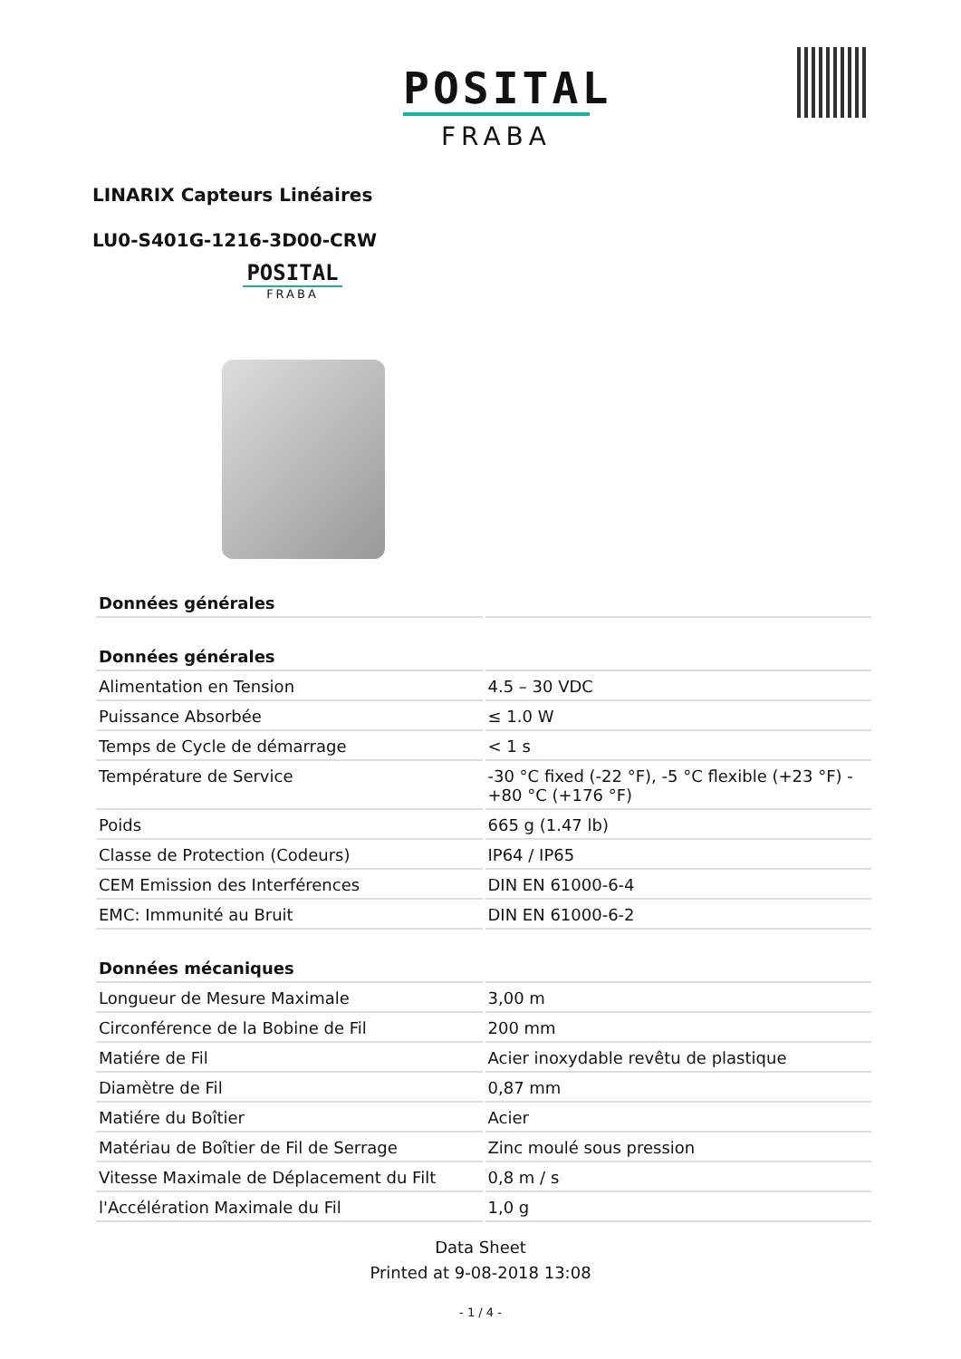POSITAL
FRABA
LINARIX Capteurs Linéaires
LU0-S401G-1216-3D00-CRW
POSITAL
FRABA
| Données générales | |
| --- | --- |
| Données générales | |
| Alimentation en Tension | 4.5 – 30 VDC |
| Puissance Absorbée | ≤ 1.0 W |
| Temps de Cycle de démarrage | < 1 s |
| Température de Service | -30 °C fixed (-22 °F), -5 °C flexible (+23 °F) - +80 °C (+176 °F) |
| Poids | 665 g (1.47 lb) |
| Classe de Protection (Codeurs) | IP64 / IP65 |
| CEM Emission des Interférences | DIN EN 61000-6-4 |
| EMC: Immunité au Bruit | DIN EN 61000-6-2 |
| Données mécaniques | |
| Longueur de Mesure Maximale | 3,00 m |
| Circonférence de la Bobine de Fil | 200 mm |
| Matiére de Fil | Acier inoxydable revêtu de plastique |
| Diamètre de Fil | 0,87 mm |
| Matiére du Boîtier | Acier |
| Matériau de Boîtier de Fil de Serrage | Zinc moulé sous pression |
| Vitesse Maximale de Déplacement du Filt | 0,8 m / s |
| l'Accélération Maximale du Fil | 1,0 g |
Data Sheet
Printed at 9-08-2018 13:08
- 1 / 4 -